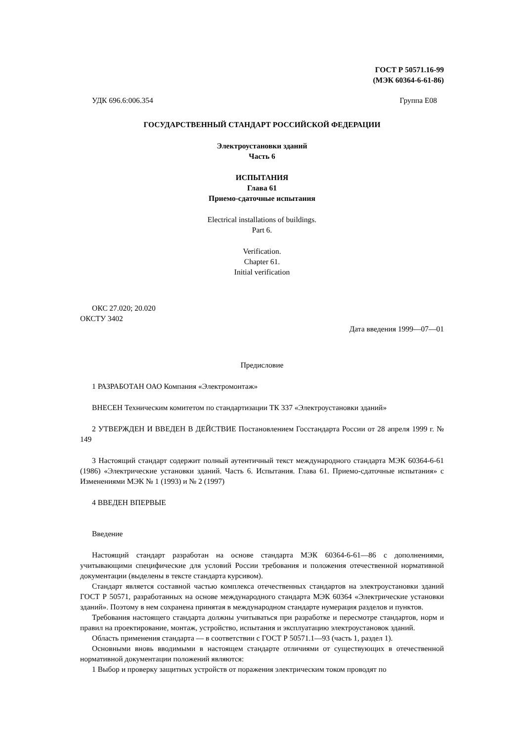ГОСТ Р 50571.16-99
(МЭК 60364-6-61-86)
УДК 696.6:006.354 Группа Е08
ГОСУДАРСТВЕННЫЙ СТАНДАРТ РОССИЙСКОЙ ФЕДЕРАЦИИ
Электроустановки зданий
Часть 6
ИСПЫТАНИЯ
Глава 61
Приемо-сдаточные испытания
Electrical installations of buildings.
Part 6.
Verification.
Chapter 61.
Initial verification
ОКС 27.020; 20.020
ОКСТУ 3402
Дата введения 1999—07—01
Предисловие
1 РАЗРАБОТАН ОАО Компания «Электромонтаж»
ВНЕСЕН Техническим комитетом по стандартизации ТК 337 «Электроустановки зданий»
2 УТВЕРЖДЕН И ВВЕДЕН В ДЕЙСТВИЕ Постановлением Госстандарта России от 28 апреля 1999 г. № 149
3 Настоящий стандарт содержит полный аутентичный текст международного стандарта МЭК 60364-6-61 (1986) «Электрические установки зданий. Часть 6. Испытания. Глава 61. Приемо-сдаточные испытания» с Изменениями МЭК № 1 (1993) и № 2 (1997)
4 ВВЕДЕН ВПЕРВЫЕ
Введение
Настоящий стандарт разработан на основе стандарта МЭК 60364-6-61—86 с дополнениями, учитывающими специфические для условий России требования и положения отечественной нормативной документации (выделены в тексте стандарта курсивом).
Стандарт является составной частью комплекса отечественных стандартов на электроустановки зданий ГОСТ Р 50571, разработанных на основе международного стандарта МЭК 60364 «Электрические установки зданий». Поэтому в нем сохранена принятая в международном стандарте нумерация разделов и пунктов.
Требования настоящего стандарта должны учитываться при разработке и пересмотре стандартов, норм и правил на проектирование, монтаж, устройство, испытания и эксплуатацию электроустановок зданий.
Область применения стандарта — в соответствии с ГОСТ Р 50571.1—93 (часть 1, раздел 1).
Основными вновь вводимыми в настоящем стандарте отличиями от существующих в отечественной нормативной документации положений являются:
1 Выбор и проверку защитных устройств от поражения электрическим током проводят по